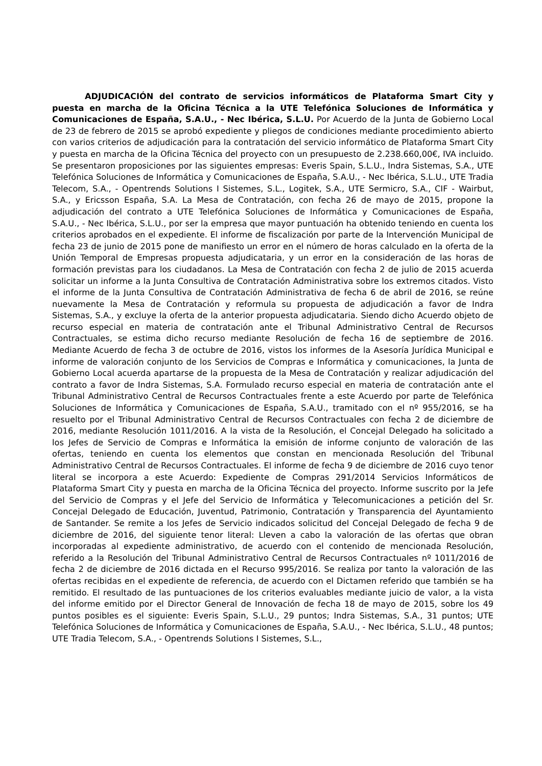ADJUDICACIÓN del contrato de servicios informáticos de Plataforma Smart City y puesta en marcha de la Oficina Técnica a la UTE Telefónica Soluciones de Informática y Comunicaciones de España, S.A.U., - Nec Ibérica, S.L.U. Por Acuerdo de la Junta de Gobierno Local de 23 de febrero de 2015 se aprobó expediente y pliegos de condiciones mediante procedimiento abierto con varios criterios de adjudicación para la contratación del servicio informático de Plataforma Smart City y puesta en marcha de la Oficina Técnica del proyecto con un presupuesto de 2.238.660,00€, IVA incluido. Se presentaron proposiciones por las siguientes empresas: Everis Spain, S.L.U., Indra Sistemas, S.A., UTE Telefónica Soluciones de Informática y Comunicaciones de España, S.A.U., - Nec Ibérica, S.L.U., UTE Tradia Telecom, S.A., - Opentrends Solutions I Sistemes, S.L., Logitek, S.A., UTE Sermicro, S.A., CIF - Wairbut, S.A., y Ericsson España, S.A. La Mesa de Contratación, con fecha 26 de mayo de 2015, propone la adjudicación del contrato a UTE Telefónica Soluciones de Informática y Comunicaciones de España, S.A.U., - Nec Ibérica, S.L.U., por ser la empresa que mayor puntuación ha obtenido teniendo en cuenta los criterios aprobados en el expediente. El informe de fiscalización por parte de la Intervención Municipal de fecha 23 de junio de 2015 pone de manifiesto un error en el número de horas calculado en la oferta de la Unión Temporal de Empresas propuesta adjudicataria, y un error en la consideración de las horas de formación previstas para los ciudadanos. La Mesa de Contratación con fecha 2 de julio de 2015 acuerda solicitar un informe a la Junta Consultiva de Contratación Administrativa sobre los extremos citados. Visto el informe de la Junta Consultiva de Contratación Administrativa de fecha 6 de abril de 2016, se reúne nuevamente la Mesa de Contratación y reformula su propuesta de adjudicación a favor de Indra Sistemas, S.A., y excluye la oferta de la anterior propuesta adjudicataria. Siendo dicho Acuerdo objeto de recurso especial en materia de contratación ante el Tribunal Administrativo Central de Recursos Contractuales, se estima dicho recurso mediante Resolución de fecha 16 de septiembre de 2016. Mediante Acuerdo de fecha 3 de octubre de 2016, vistos los informes de la Asesoría Jurídica Municipal e informe de valoración conjunto de los Servicios de Compras e Informática y comunicaciones, la Junta de Gobierno Local acuerda apartarse de la propuesta de la Mesa de Contratación y realizar adjudicación del contrato a favor de Indra Sistemas, S.A. Formulado recurso especial en materia de contratación ante el Tribunal Administrativo Central de Recursos Contractuales frente a este Acuerdo por parte de Telefónica Soluciones de Informática y Comunicaciones de España, S.A.U., tramitado con el nº 955/2016, se ha resuelto por el Tribunal Administrativo Central de Recursos Contractuales con fecha 2 de diciembre de 2016, mediante Resolución 1011/2016. A la vista de la Resolución, el Concejal Delegado ha solicitado a los Jefes de Servicio de Compras e Informática la emisión de informe conjunto de valoración de las ofertas, teniendo en cuenta los elementos que constan en mencionada Resolución del Tribunal Administrativo Central de Recursos Contractuales. El informe de fecha 9 de diciembre de 2016 cuyo tenor literal se incorpora a este Acuerdo: Expediente de Compras 291/2014 Servicios Informáticos de Plataforma Smart City y puesta en marcha de la Oficina Técnica del proyecto. Informe suscrito por la Jefe del Servicio de Compras y el Jefe del Servicio de Informática y Telecomunicaciones a petición del Sr. Concejal Delegado de Educación, Juventud, Patrimonio, Contratación y Transparencia del Ayuntamiento de Santander. Se remite a los Jefes de Servicio indicados solicitud del Concejal Delegado de fecha 9 de diciembre de 2016, del siguiente tenor literal: Lleven a cabo la valoración de las ofertas que obran incorporadas al expediente administrativo, de acuerdo con el contenido de mencionada Resolución, referido a la Resolución del Tribunal Administrativo Central de Recursos Contractuales nº 1011/2016 de fecha 2 de diciembre de 2016 dictada en el Recurso 995/2016. Se realiza por tanto la valoración de las ofertas recibidas en el expediente de referencia, de acuerdo con el Dictamen referido que también se ha remitido. El resultado de las puntuaciones de los criterios evaluables mediante juicio de valor, a la vista del informe emitido por el Director General de Innovación de fecha 18 de mayo de 2015, sobre los 49 puntos posibles es el siguiente: Everis Spain, S.L.U., 29 puntos; Indra Sistemas, S.A., 31 puntos; UTE Telefónica Soluciones de Informática y Comunicaciones de España, S.A.U., - Nec Ibérica, S.L.U., 48 puntos; UTE Tradia Telecom, S.A., - Opentrends Solutions I Sistemes, S.L.,